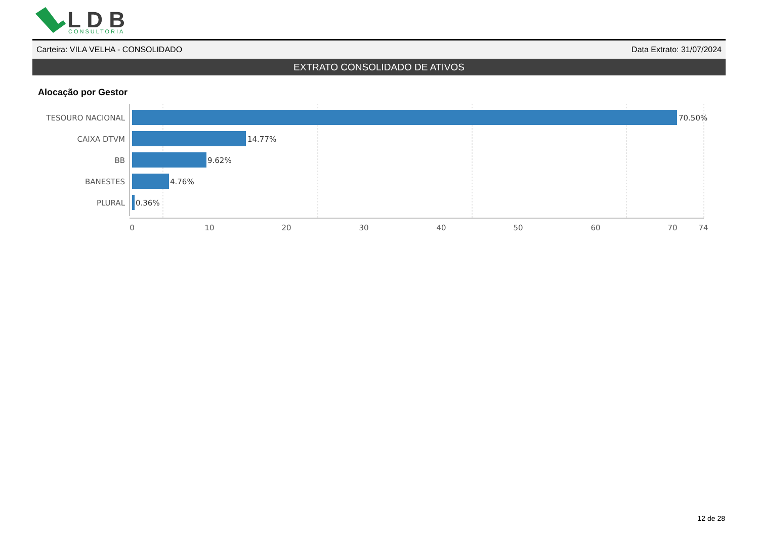L D B
CONSULTORIA
Carteira: VILA VELHA - CONSOLIDADO Data Extrato: 31/07/2024
EXTRATO CONSOLIDADO DE ATIVOS
Alocação por Gestor
TESOURO NACIONAL
CAIXA DTVM
BB
BANESTES
PLURAL
70.50%
14.77%
9.62%
4.76%
0.36%
0
10
20
30
40
50
60
70
74
12 de 28